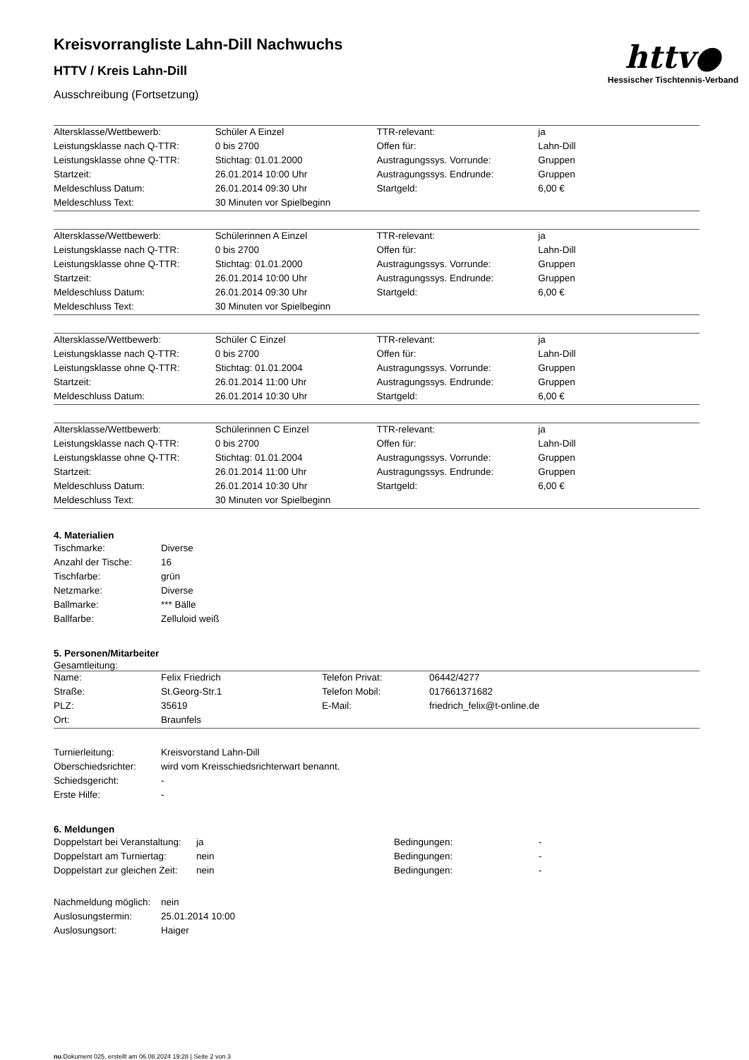httv●
Hessischer Tischtennis-Verband
Kreisvorrangliste Lahn-Dill Nachwuchs
HTTV / Kreis Lahn-Dill
Ausschreibung (Fortsetzung)
| Altersklasse/Wettbewerb: | Schüler A Einzel | TTR-relevant: | ja |
| Leistungsklasse nach Q-TTR: | 0 bis 2700 | Offen für: | Lahn-Dill |
| Leistungsklasse ohne Q-TTR: | Stichtag: 01.01.2000 | Austragungssys. Vorrunde: | Gruppen |
| Startzeit: | 26.01.2014 10:00 Uhr | Austragungssys. Endrunde: | Gruppen |
| Meldeschluss Datum: | 26.01.2014 09:30 Uhr | Startgeld: | 6,00 € |
| Meldeschluss Text: | 30 Minuten vor Spielbeginn | | |
| Altersklasse/Wettbewerb: | Schülerinnen A Einzel | TTR-relevant: | ja |
| Leistungsklasse nach Q-TTR: | 0 bis 2700 | Offen für: | Lahn-Dill |
| Leistungsklasse ohne Q-TTR: | Stichtag: 01.01.2000 | Austragungssys. Vorrunde: | Gruppen |
| Startzeit: | 26.01.2014 10:00 Uhr | Austragungssys. Endrunde: | Gruppen |
| Meldeschluss Datum: | 26.01.2014 09:30 Uhr | Startgeld: | 6,00 € |
| Meldeschluss Text: | 30 Minuten vor Spielbeginn | | |
| Altersklasse/Wettbewerb: | Schüler C Einzel | TTR-relevant: | ja |
| Leistungsklasse nach Q-TTR: | 0 bis 2700 | Offen für: | Lahn-Dill |
| Leistungsklasse ohne Q-TTR: | Stichtag: 01.01.2004 | Austragungssys. Vorrunde: | Gruppen |
| Startzeit: | 26.01.2014 11:00 Uhr | Austragungssys. Endrunde: | Gruppen |
| Meldeschluss Datum: | 26.01.2014 10:30 Uhr | Startgeld: | 6,00 € |
| Altersklasse/Wettbewerb: | Schülerinnen C Einzel | TTR-relevant: | ja |
| Leistungsklasse nach Q-TTR: | 0 bis 2700 | Offen für: | Lahn-Dill |
| Leistungsklasse ohne Q-TTR: | Stichtag: 01.01.2004 | Austragungssys. Vorrunde: | Gruppen |
| Startzeit: | 26.01.2014 11:00 Uhr | Austragungssys. Endrunde: | Gruppen |
| Meldeschluss Datum: | 26.01.2014 10:30 Uhr | Startgeld: | 6,00 € |
| Meldeschluss Text: | 30 Minuten vor Spielbeginn | | |
4. Materialien
| Tischmarke: | Diverse |
| Anzahl der Tische: | 16 |
| Tischfarbe: | grün |
| Netzmarke: | Diverse |
| Ballmarke: | *** Bälle |
| Ballfarbe: | Zelluloid weiß |
5. Personen/Mitarbeiter
Gesamtleitung:
| Name: | Felix Friedrich | Telefon Privat: | 06442/4277 |
| Straße: | St.Georg-Str.1 | Telefon Mobil: | 017661371682 |
| PLZ: | 35619 | E-Mail: | friedrich_felix@t-online.de |
| Ort: | Braunfels | | |
| Turnierleitung: | Kreisvorstand Lahn-Dill |
| Oberschiedsrichter: | wird vom Kreisschiedsrichterwart benannt. |
| Schiedsgericht: | - |
| Erste Hilfe: | - |
6. Meldungen
| Doppelstart bei Veranstaltung: | ja | Bedingungen: | - |
| Doppelstart am Turniertag: | nein | Bedingungen: | - |
| Doppelstart zur gleichen Zeit: | nein | Bedingungen: | - |
| Nachmeldung möglich: | nein |
| Auslosungstermin: | 25.01.2014 10:00 |
| Auslosungsort: | Haiger |
nu.Dokument 025, erstellt am 06.08.2024 19:28 | Seite 2 von 3